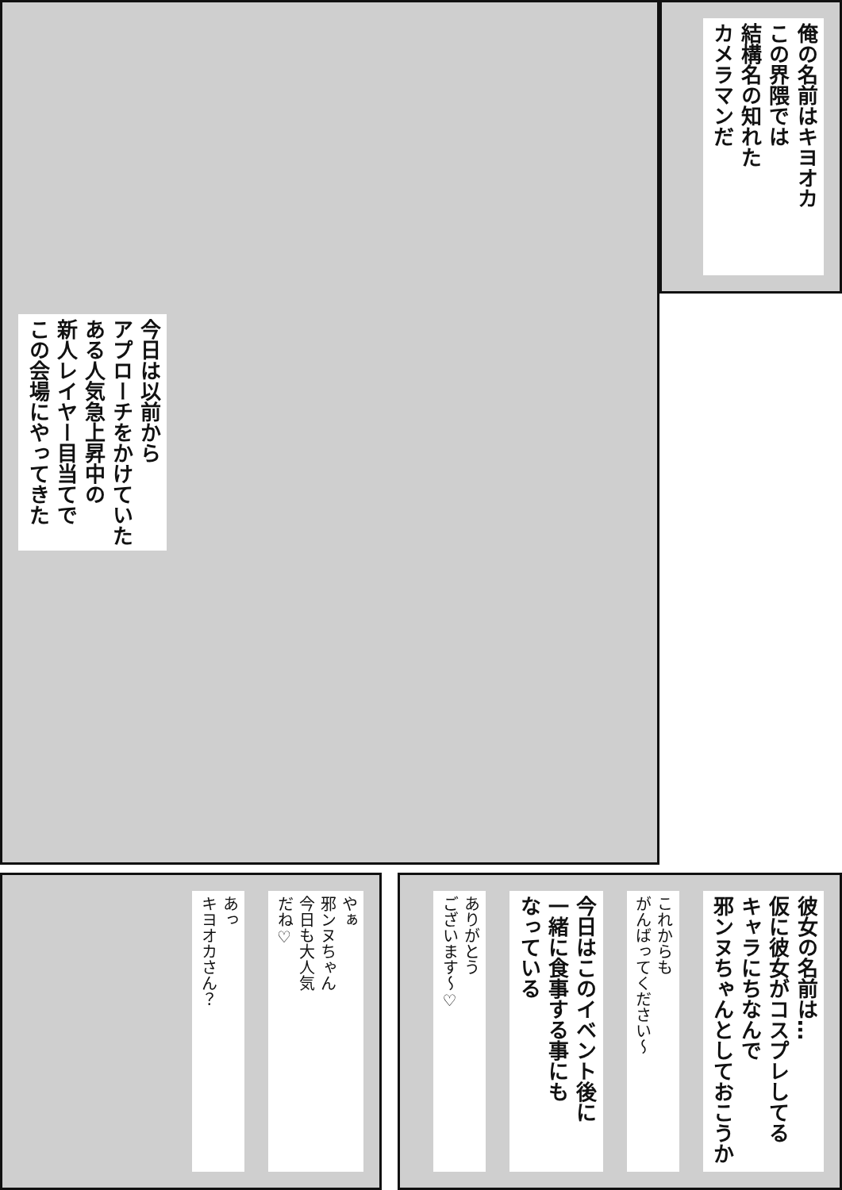俺の名前はキヨオカ
この界隈では
結構名の知れた
カメラマンだ
今日は以前から
アプローチをかけていた
ある人気急上昇中の
新人レイヤー目当てで
この会場にやってきた
彼女の名前は…
仮に彼女がコスプレしてる
キャラにちなんで
邪ンヌちゃんとしておこうか
これからも
がんばってください～
今日はこのイベント後に
一緒に食事する事にも
なっている
ありがとう
ございます～♡
やぁ
邪ンヌちゃん
今日も大人気
だね♡
あっ
キヨオカさん？